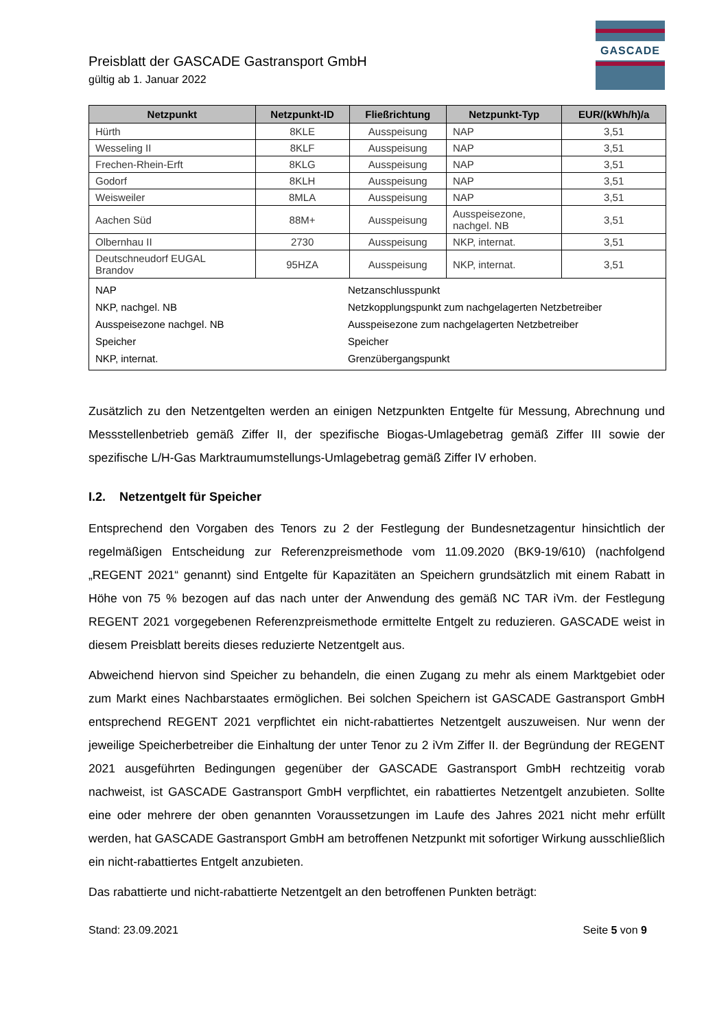GASCADE
Preisblatt der GASCADE Gastransport GmbH
gültig ab 1. Januar 2022
| Netzpunkt | Netzpunkt-ID | Fließrichtung | Netzpunkt-Typ | EUR/(kWh/h)/a |
| --- | --- | --- | --- | --- |
| Hürth | 8KLE | Ausspeisung | NAP | 3,51 |
| Wesseling II | 8KLF | Ausspeisung | NAP | 3,51 |
| Frechen-Rhein-Erft | 8KLG | Ausspeisung | NAP | 3,51 |
| Godorf | 8KLH | Ausspeisung | NAP | 3,51 |
| Weisweiler | 8MLA | Ausspeisung | NAP | 3,51 |
| Aachen Süd | 88M+ | Ausspeisung | Ausspeisezone, nachgel. NB | 3,51 |
| Olbernhau II | 2730 | Ausspeisung | NKP, internat. | 3,51 |
| Deutschneudorf EUGAL Brandov | 95HZA | Ausspeisung | NKP, internat. | 3,51 |
| / NAP / Netzanschlusspunkt / / NKP, nachgel. NB / Netzkopplungspunkt zum nachgelagerten Netzbetreiber / / Ausspeisezone nachgel. NB / Ausspeisezone zum nachgelagerten Netzbetreiber / / Speicher / Speicher / / NKP, internat. / Grenzübergangspunkt / | | | | |
Zusätzlich zu den Netzentgelten werden an einigen Netzpunkten Entgelte für Messung, Abrechnung und Messstellenbetrieb gemäß Ziffer II, der spezifische Biogas-Umlagebetrag gemäß Ziffer III sowie der spezifische L/H-Gas Marktraumumstellungs-Umlagebetrag gemäß Ziffer IV erhoben.
I.2. Netzentgelt für Speicher
Entsprechend den Vorgaben des Tenors zu 2 der Festlegung der Bundesnetzagentur hinsichtlich der regelmäßigen Entscheidung zur Referenzpreismethode vom 11.09.2020 (BK9-19/610) (nachfolgend „REGENT 2021“ genannt) sind Entgelte für Kapazitäten an Speichern grundsätzlich mit einem Rabatt in Höhe von 75 % bezogen auf das nach unter der Anwendung des gemäß NC TAR iVm. der Festlegung REGENT 2021 vorgegebenen Referenzpreismethode ermittelte Entgelt zu reduzieren. GASCADE weist in diesem Preisblatt bereits dieses reduzierte Netzentgelt aus.
Abweichend hiervon sind Speicher zu behandeln, die einen Zugang zu mehr als einem Marktgebiet oder zum Markt eines Nachbarstaates ermöglichen. Bei solchen Speichern ist GASCADE Gastransport GmbH entsprechend REGENT 2021 verpflichtet ein nicht-rabattiertes Netzentgelt auszuweisen. Nur wenn der jeweilige Speicherbetreiber die Einhaltung der unter Tenor zu 2 iVm Ziffer II. der Begründung der REGENT 2021 ausgeführten Bedingungen gegenüber der GASCADE Gastransport GmbH rechtzeitig vorab nachweist, ist GASCADE Gastransport GmbH verpflichtet, ein rabattiertes Netzentgelt anzubieten. Sollte eine oder mehrere der oben genannten Voraussetzungen im Laufe des Jahres 2021 nicht mehr erfüllt werden, hat GASCADE Gastransport GmbH am betroffenen Netzpunkt mit sofortiger Wirkung ausschließlich ein nicht-rabattiertes Entgelt anzubieten.
Das rabattierte und nicht-rabattierte Netzentgelt an den betroffenen Punkten beträgt:
Stand: 23.09.2021 Seite 5 von 9